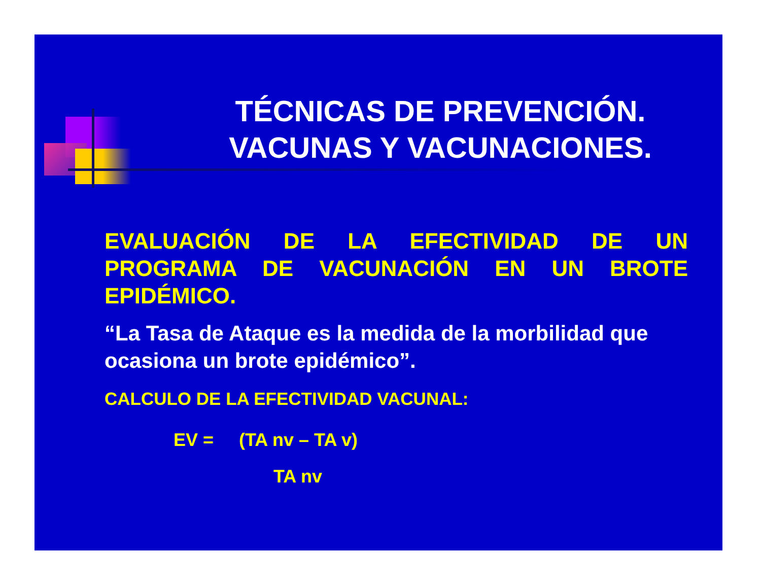TÉCNICAS DE PREVENCIÓN.
VACUNAS Y VACUNACIONES.
EVALUACIÓN DE LA EFECTIVIDAD DE UN PROGRAMA DE VACUNACIÓN EN UN BROTE EPIDÉMICO.
“La Tasa de Ataque es la medida de la morbilidad que ocasiona un brote epidémico”.
CALCULO DE LA EFECTIVIDAD VACUNAL:
EV = (TA nv – TA v)
TA nv